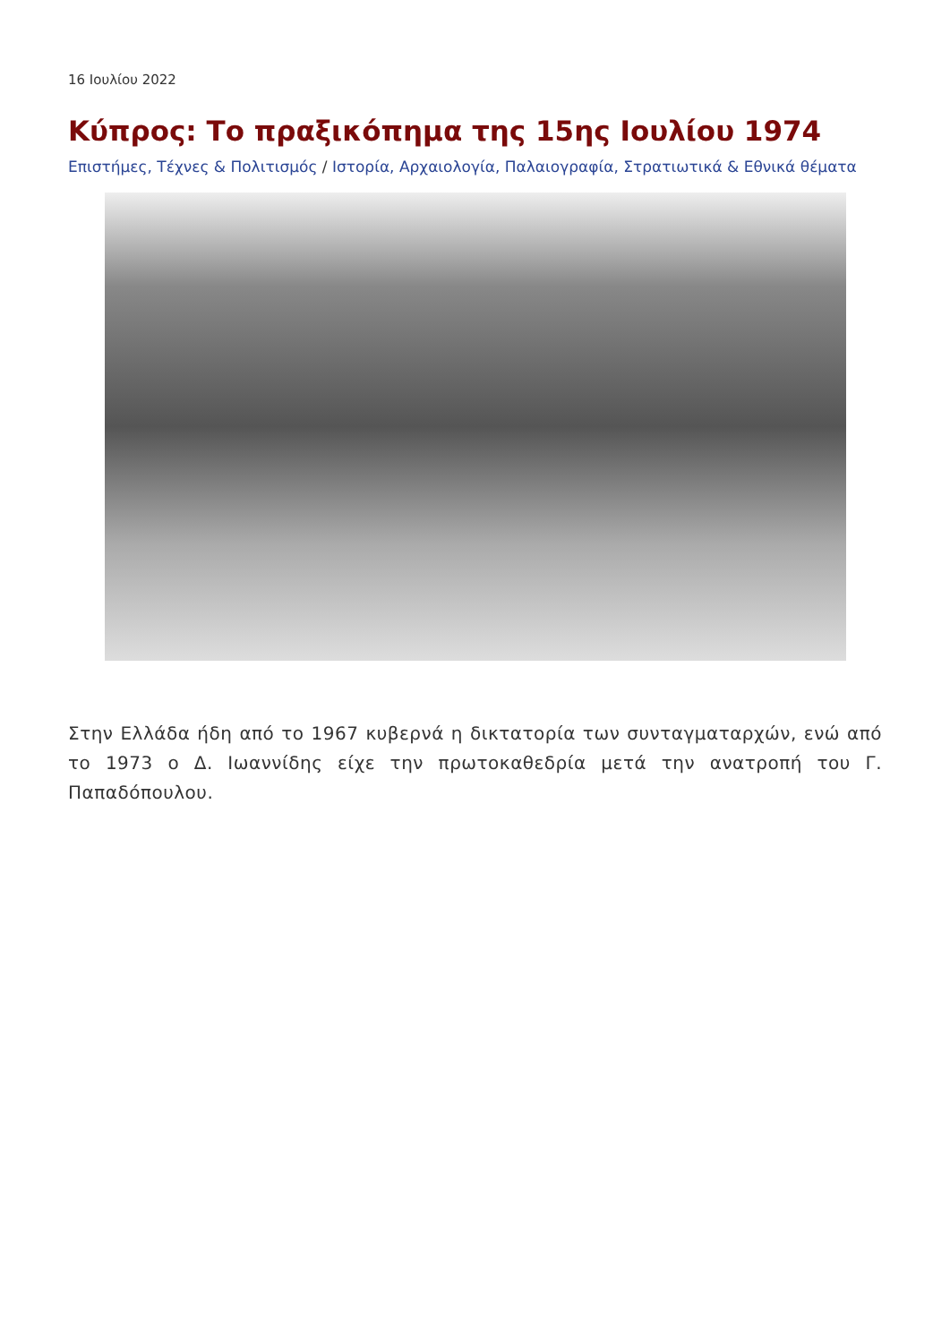16 Ιουλίου 2022
Κύπρος: Το πραξικόπημα της 15ης Ιουλίου 1974
Επιστήμες, Τέχνες & Πολιτισμός / Ιστορία, Αρχαιολογία, Παλαιογραφία, Στρατιωτικά & Εθνικά θέματα
Στην Ελλάδα ήδη από το 1967 κυβερνά η δικτατορία των συνταγματαρχών, ενώ από το 1973 ο Δ. Ιωαννίδης είχε την πρωτοκαθεδρία μετά την ανατροπή του Γ. Παπαδόπουλου.